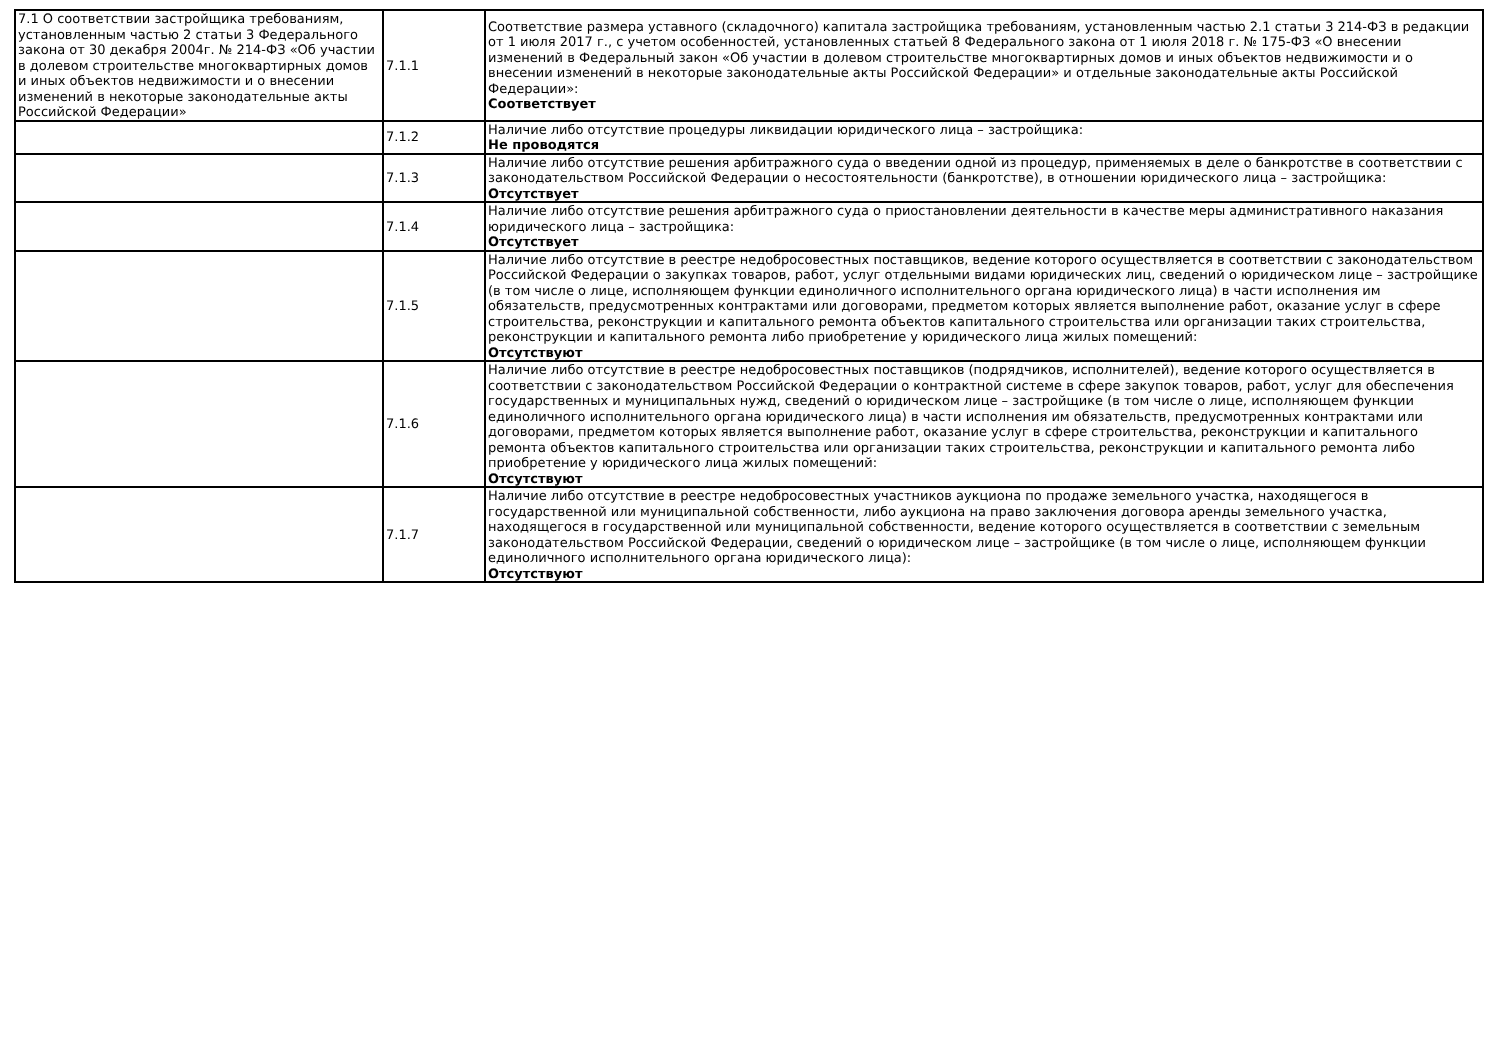| 7.1 О соответствии застройщика требованиям, установленным частью 2 статьи 3 Федерального закона от 30 декабря 2004г. № 214-ФЗ «Об участии в долевом строительстве многоквартирных домов и иных объектов недвижимости и о внесении изменений в некоторые законодательные акты Российской Федерации» | 7.1.1 | Соответствие размера уставного (складочного) капитала застройщика требованиям, установленным частью 2.1 статьи 3 214-ФЗ в редакции от 1 июля 2017 г., с учетом особенностей, установленных статьей 8 Федерального закона от 1 июля 2018 г. № 175-ФЗ «О внесении изменений в Федеральный закон «Об участии в долевом строительстве многоквартирных домов и иных объектов недвижимости и о внесении изменений в некоторые законодательные акты Российской Федерации» и отдельные законодательные акты Российской Федерации»: Соответствует |
| | 7.1.2 | Наличие либо отсутствие процедуры ликвидации юридического лица – застройщика: Не проводятся |
| | 7.1.3 | Наличие либо отсутствие решения арбитражного суда о введении одной из процедур, применяемых в деле о банкротстве в соответствии с законодательством Российской Федерации о несостоятельности (банкротстве), в отношении юридического лица – застройщика: Отсутствует |
| | 7.1.4 | Наличие либо отсутствие решения арбитражного суда о приостановлении деятельности в качестве меры административного наказания юридического лица – застройщика: Отсутствует |
| | 7.1.5 | Наличие либо отсутствие в реестре недобросовестных поставщиков, ведение которого осуществляется в соответствии с законодательством Российской Федерации о закупках товаров, работ, услуг отдельными видами юридических лиц, сведений о юридическом лице – застройщике (в том числе о лице, исполняющем функции единоличного исполнительного органа юридического лица) в части исполнения им обязательств, предусмотренных контрактами или договорами, предметом которых является выполнение работ, оказание услуг в сфере строительства, реконструкции и капитального ремонта объектов капитального строительства или организации таких строительства, реконструкции и капитального ремонта либо приобретение у юридического лица жилых помещений: Отсутствуют |
| | 7.1.6 | Наличие либо отсутствие в реестре недобросовестных поставщиков (подрядчиков, исполнителей), ведение которого осуществляется в соответствии с законодательством Российской Федерации о контрактной системе в сфере закупок товаров, работ, услуг для обеспечения государственных и муниципальных нужд, сведений о юридическом лице – застройщике (в том числе о лице, исполняющем функции единоличного исполнительного органа юридического лица) в части исполнения им обязательств, предусмотренных контрактами или договорами, предметом которых является выполнение работ, оказание услуг в сфере строительства, реконструкции и капитального ремонта объектов капитального строительства или организации таких строительства, реконструкции и капитального ремонта либо приобретение у юридического лица жилых помещений: Отсутствуют |
| | 7.1.7 | Наличие либо отсутствие в реестре недобросовестных участников аукциона по продаже земельного участка, находящегося в государственной или муниципальной собственности, либо аукциона на право заключения договора аренды земельного участка, находящегося в государственной или муниципальной собственности, ведение которого осуществляется в соответствии с земельным законодательством Российской Федерации, сведений о юридическом лице – застройщике (в том числе о лице, исполняющем функции единоличного исполнительного органа юридического лица): Отсутствуют |